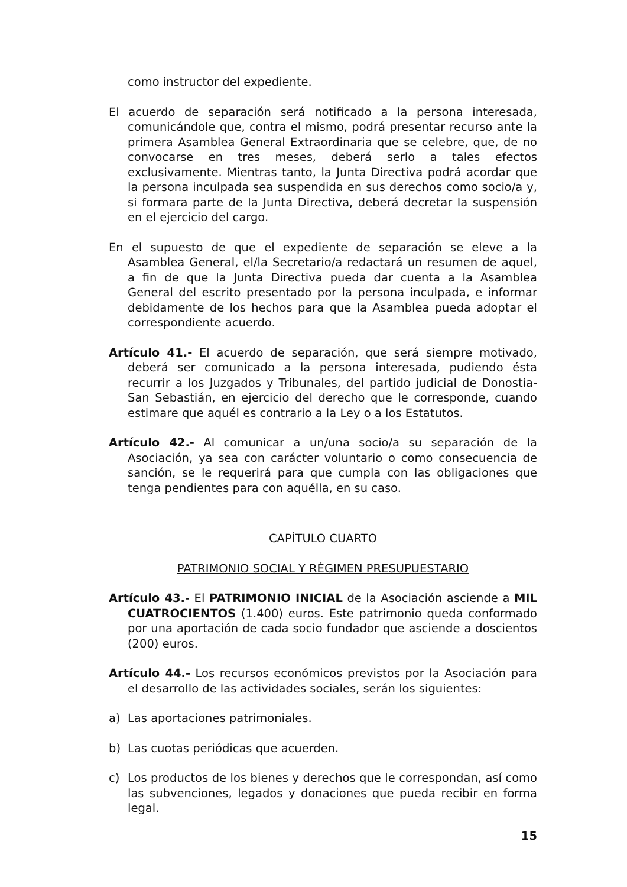como instructor del expediente.
El acuerdo de separación será notificado a la persona interesada, comunicándole que, contra el mismo, podrá presentar recurso ante la primera Asamblea General Extraordinaria que se celebre, que, de no convocarse en tres meses, deberá serlo a tales efectos exclusivamente. Mientras tanto, la Junta Directiva podrá acordar que la persona inculpada sea suspendida en sus derechos como socio/a y, si formara parte de la Junta Directiva, deberá decretar la suspensión en el ejercicio del cargo.
En el supuesto de que el expediente de separación se eleve a la Asamblea General, el/la Secretario/a redactará un resumen de aquel, a fin de que la Junta Directiva pueda dar cuenta a la Asamblea General del escrito presentado por la persona inculpada, e informar debidamente de los hechos para que la Asamblea pueda adoptar el correspondiente acuerdo.
Artículo 41.- El acuerdo de separación, que será siempre motivado, deberá ser comunicado a la persona interesada, pudiendo ésta recurrir a los Juzgados y Tribunales, del partido judicial de Donostia-San Sebastián, en ejercicio del derecho que le corresponde, cuando estimare que aquél es contrario a la Ley o a los Estatutos.
Artículo 42.- Al comunicar a un/una socio/a su separación de la Asociación, ya sea con carácter voluntario o como consecuencia de sanción, se le requerirá para que cumpla con las obligaciones que tenga pendientes para con aquélla, en su caso.
CAPÍTULO CUARTO
PATRIMONIO SOCIAL Y RÉGIMEN PRESUPUESTARIO
Artículo 43.- El PATRIMONIO INICIAL de la Asociación asciende a MIL CUATROCIENTOS (1.400) euros. Este patrimonio queda conformado por una aportación de cada socio fundador que asciende a doscientos (200) euros.
Artículo 44.- Los recursos económicos previstos por la Asociación para el desarrollo de las actividades sociales, serán los siguientes:
a) Las aportaciones patrimoniales.
b) Las cuotas periódicas que acuerden.
c) Los productos de los bienes y derechos que le correspondan, así como las subvenciones, legados y donaciones que pueda recibir en forma legal.
15